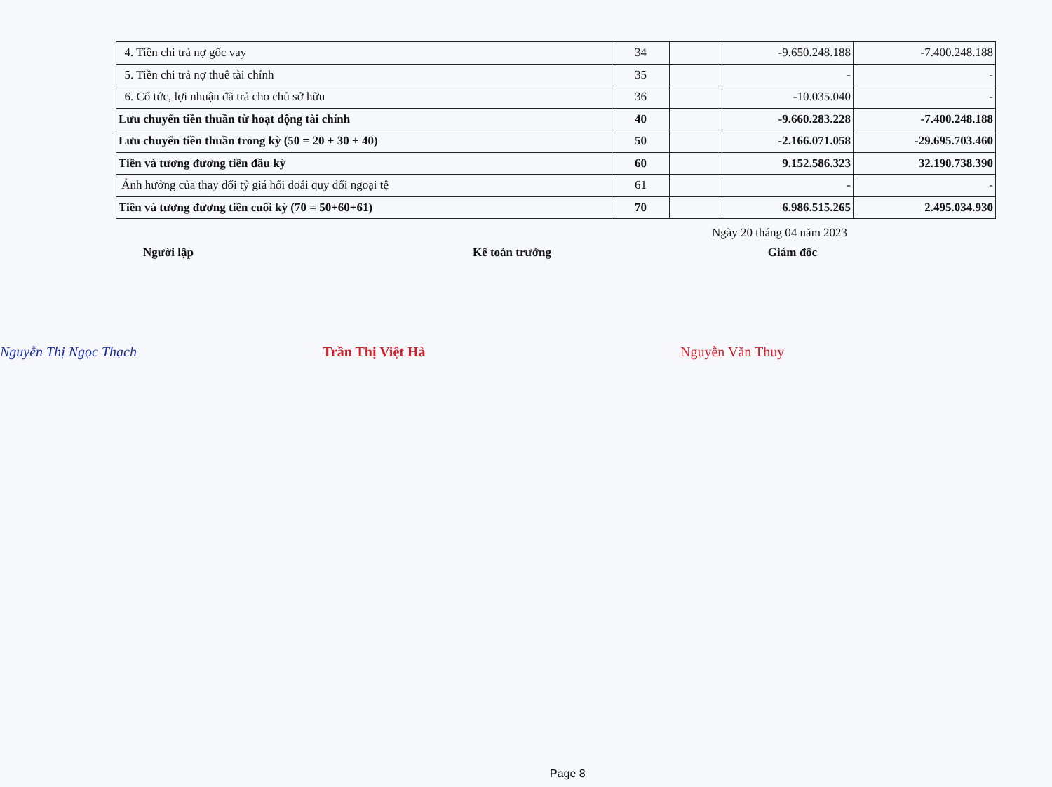| 4. Tiền chi trả nợ gốc vay | 34 | | -9.650.248.188 | -7.400.248.188 |
| 5. Tiền chi trả nợ thuê tài chính | 35 | | - | - |
| 6. Cổ tức, lợi nhuận đã trả cho chủ sở hữu | 36 | | -10.035.040 | - |
| Lưu chuyển tiền thuần từ hoạt động tài chính | 40 | | -9.660.283.228 | -7.400.248.188 |
| Lưu chuyển tiền thuần trong kỳ (50 = 20 + 30 + 40) | 50 | | -2.166.071.058 | -29.695.703.460 |
| Tiền và tương đương tiền đầu kỳ | 60 | | 9.152.586.323 | 32.190.738.390 |
| Ảnh hưởng của thay đổi tỷ giá hối đoái quy đổi ngoại tệ | 61 | | - | - |
| Tiền và tương đương tiền cuối kỳ (70 = 50+60+61) | 70 | | 6.986.515.265 | 2.495.034.930 |
Ngày 20 tháng 04 năm 2023
Người lập Kế toán trưởng Giám đốc
Nguyễn Thị Ngọc Thạch Trần Thị Việt Hà Nguyễn Văn Thuy
Page 8